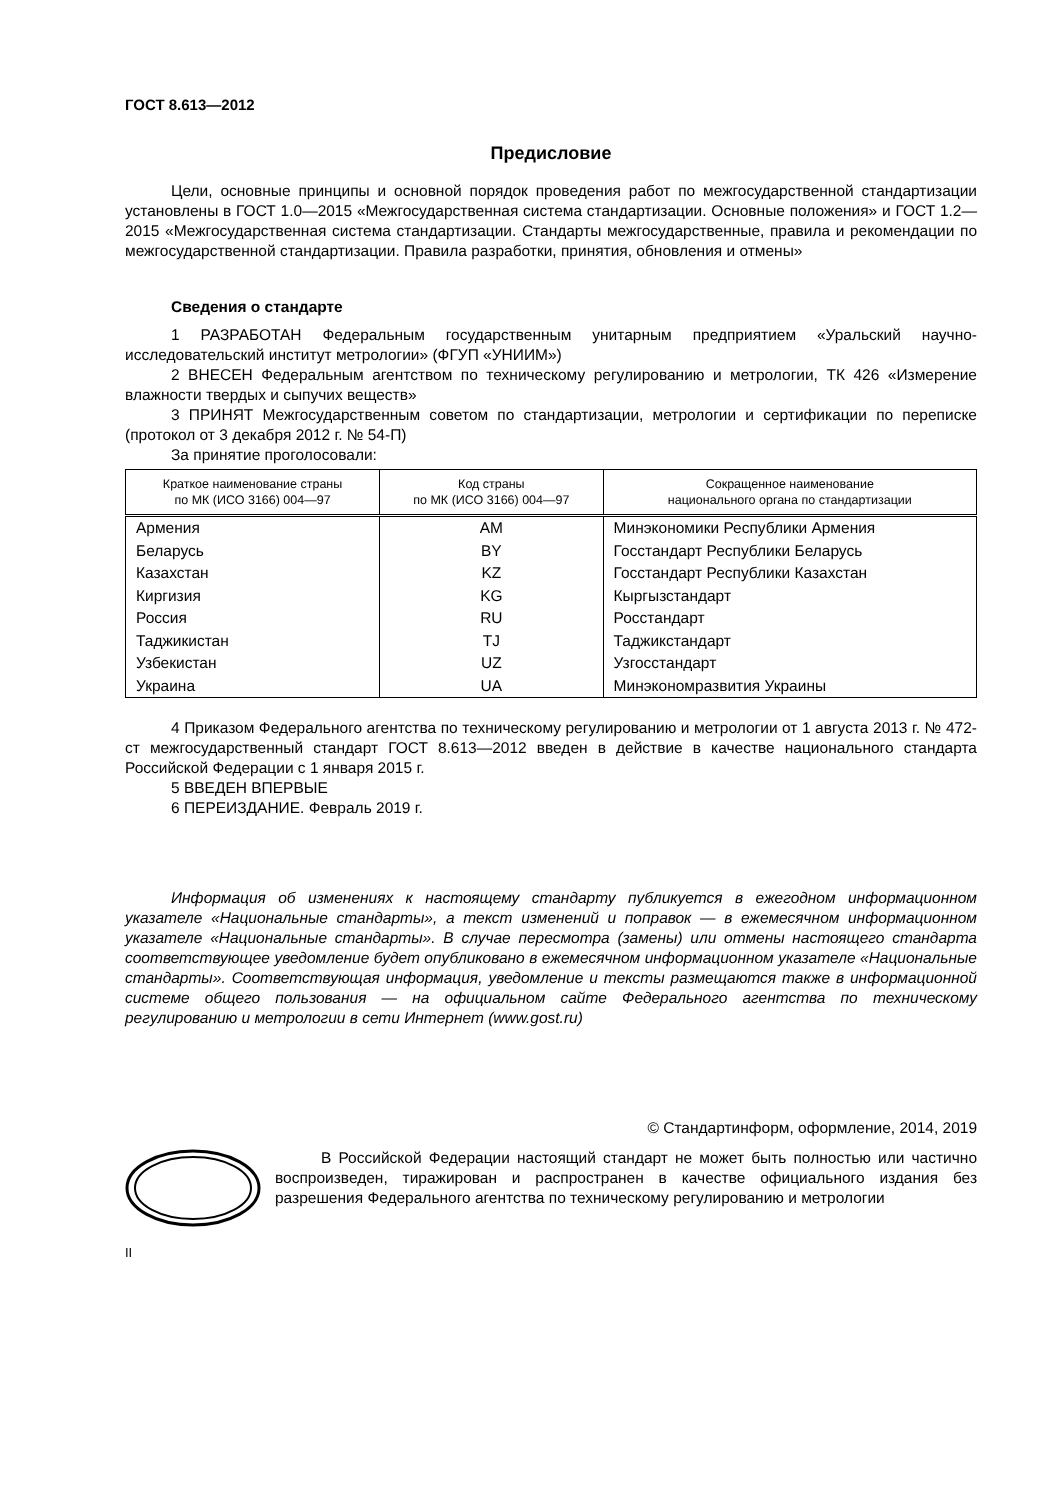ГОСТ 8.613—2012
Предисловие
Цели, основные принципы и основной порядок проведения работ по межгосударственной стандартизации установлены в ГОСТ 1.0—2015 «Межгосударственная система стандартизации. Основные положения» и ГОСТ 1.2—2015 «Межгосударственная система стандартизации. Стандарты межгосударственные, правила и рекомендации по межгосударственной стандартизации. Правила разработки, принятия, обновления и отмены»
Сведения о стандарте
1 РАЗРАБОТАН Федеральным государственным унитарным предприятием «Уральский научно-исследовательский институт метрологии» (ФГУП «УНИИМ»)
2 ВНЕСЕН Федеральным агентством по техническому регулированию и метрологии, ТК 426 «Измерение влажности твердых и сыпучих веществ»
3 ПРИНЯТ Межгосударственным советом по стандартизации, метрологии и сертификации по переписке (протокол от 3 декабря 2012 г. № 54-П)
За принятие проголосовали:
| Краткое наименование страны по МК (ИСО 3166) 004—97 | Код страны по МК (ИСО 3166) 004—97 | Сокращенное наименование национального органа по стандартизации |
| --- | --- | --- |
| Армения | AM | Минэкономики Республики Армения |
| Беларусь | BY | Госстандарт Республики Беларусь |
| Казахстан | KZ | Госстандарт Республики Казахстан |
| Киргизия | KG | Кыргызстандарт |
| Россия | RU | Росстандарт |
| Таджикистан | TJ | Таджикстандарт |
| Узбекистан | UZ | Узгосстандарт |
| Украина | UA | Минэкономразвития Украины |
4 Приказом Федерального агентства по техническому регулированию и метрологии от 1 августа 2013 г. № 472-ст межгосударственный стандарт ГОСТ 8.613—2012 введен в действие в качестве национального стандарта Российской Федерации с 1 января 2015 г.
5 ВВЕДЕН ВПЕРВЫЕ
6 ПЕРЕИЗДАНИЕ. Февраль 2019 г.
Информация об изменениях к настоящему стандарту публикуется в ежегодном информационном указателе «Национальные стандарты», а текст изменений и поправок — в ежемесячном информационном указателе «Национальные стандарты». В случае пересмотра (замены) или отмены настоящего стандарта соответствующее уведомление будет опубликовано в ежемесячном информационном указателе «Национальные стандарты». Соответствующая информация, уведомление и тексты размещаются также в информационной системе общего пользования — на официальном сайте Федерального агентства по техническому регулированию и метрологии в сети Интернет (www.gost.ru)
© Стандартинформ, оформление, 2014, 2019
В Российской Федерации настоящий стандарт не может быть полностью или частично воспроизведен, тиражирован и распространен в качестве официального издания без разрешения Федерального агентства по техническому регулированию и метрологии
II